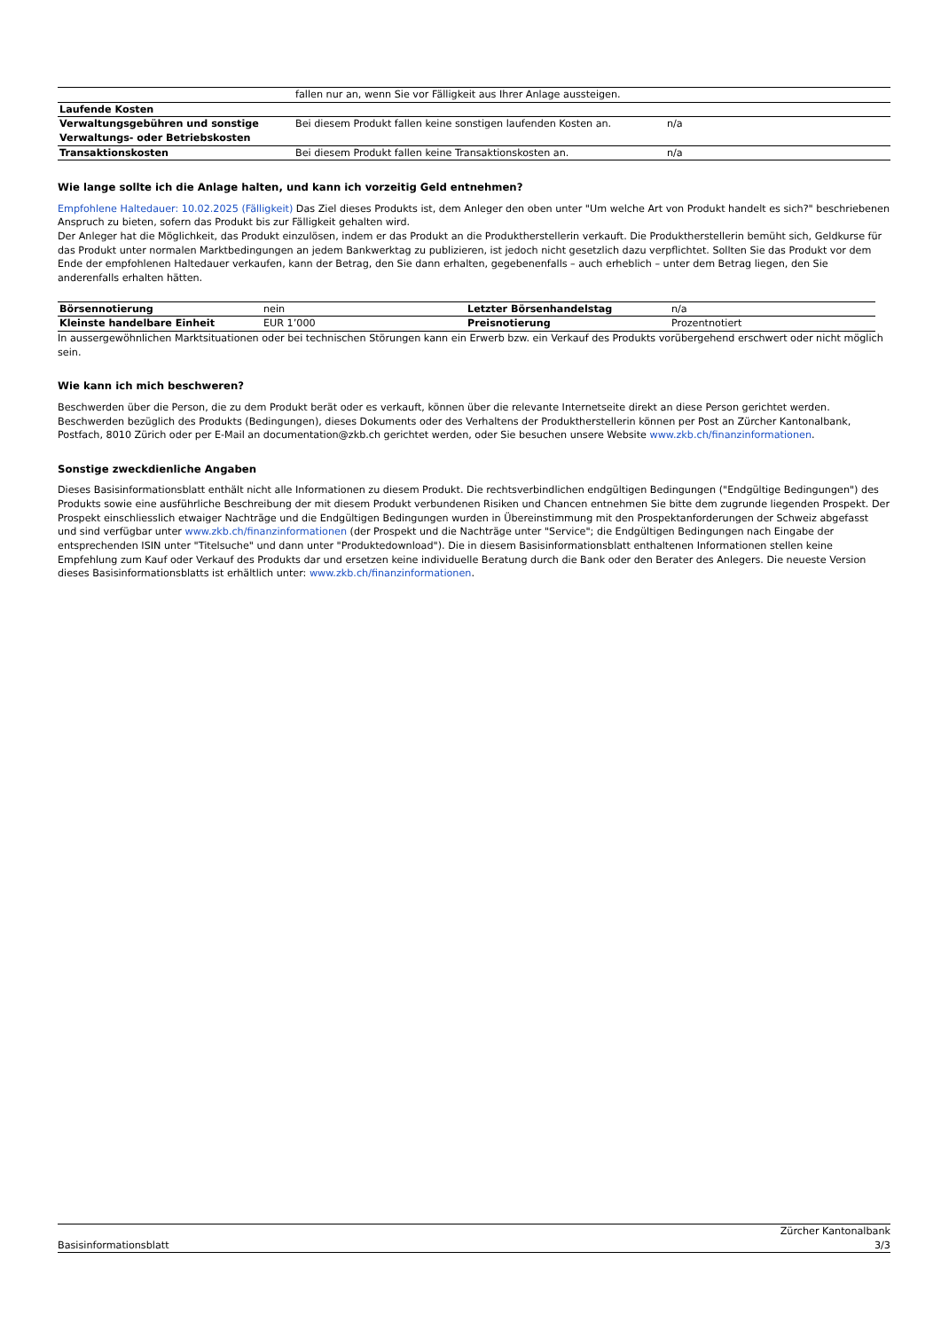| | fallen nur an, wenn Sie vor Fälligkeit aus Ihrer Anlage aussteigen. | |
| Laufende Kosten | | |
| Verwaltungsgebühren und sonstige Verwaltungs- oder Betriebskosten | Bei diesem Produkt fallen keine sonstigen laufenden Kosten an. | n/a |
| Transaktionskosten | Bei diesem Produkt fallen keine Transaktionskosten an. | n/a |
Wie lange sollte ich die Anlage halten, und kann ich vorzeitig Geld entnehmen?
Empfohlene Haltedauer: 10.02.2025 (Fälligkeit) Das Ziel dieses Produkts ist, dem Anleger den oben unter "Um welche Art von Produkt handelt es sich?" beschriebenen Anspruch zu bieten, sofern das Produkt bis zur Fälligkeit gehalten wird.
Der Anleger hat die Möglichkeit, das Produkt einzulösen, indem er das Produkt an die Produktherstellerin verkauft. Die Produktherstellerin bemüht sich, Geldkurse für das Produkt unter normalen Marktbedingungen an jedem Bankwerktag zu publizieren, ist jedoch nicht gesetzlich dazu verpflichtet. Sollten Sie das Produkt vor dem Ende der empfohlenen Haltedauer verkaufen, kann der Betrag, den Sie dann erhalten, gegebenenfalls – auch erheblich – unter dem Betrag liegen, den Sie anderenfalls erhalten hätten.
| Börsennotierung | nein | Letzter Börsenhandelstag | n/a |
| Kleinste handelbare Einheit | EUR 1’000 | Preisnotierung | Prozentnotiert |
In aussergewöhnlichen Marktsituationen oder bei technischen Störungen kann ein Erwerb bzw. ein Verkauf des Produkts vorübergehend erschwert oder nicht möglich sein.
Wie kann ich mich beschweren?
Beschwerden über die Person, die zu dem Produkt berät oder es verkauft, können über die relevante Internetseite direkt an diese Person gerichtet werden. Beschwerden bezüglich des Produkts (Bedingungen), dieses Dokuments oder des Verhaltens der Produktherstellerin können per Post an Zürcher Kantonalbank, Postfach, 8010 Zürich oder per E-Mail an documentation@zkb.ch gerichtet werden, oder Sie besuchen unsere Website www.zkb.ch/finanzinformationen.
Sonstige zweckdienliche Angaben
Dieses Basisinformationsblatt enthält nicht alle Informationen zu diesem Produkt. Die rechtsverbindlichen endgültigen Bedingungen ("Endgültige Bedingungen") des Produkts sowie eine ausführliche Beschreibung der mit diesem Produkt verbundenen Risiken und Chancen entnehmen Sie bitte dem zugrunde liegenden Prospekt. Der Prospekt einschliesslich etwaiger Nachträge und die Endgültigen Bedingungen wurden in Übereinstimmung mit den Prospektanforderungen der Schweiz abgefasst und sind verfügbar unter www.zkb.ch/finanzinformationen (der Prospekt und die Nachträge unter "Service"; die Endgültigen Bedingungen nach Eingabe der entsprechenden ISIN unter "Titelsuche" und dann unter "Produktedownload"). Die in diesem Basisinformationsblatt enthaltenen Informationen stellen keine Empfehlung zum Kauf oder Verkauf des Produkts dar und ersetzen keine individuelle Beratung durch die Bank oder den Berater des Anlegers. Die neueste Version dieses Basisinformationsblatts ist erhältlich unter: www.zkb.ch/finanzinformationen.
Zürcher Kantonalbank
Basisinformationsblatt 3/3